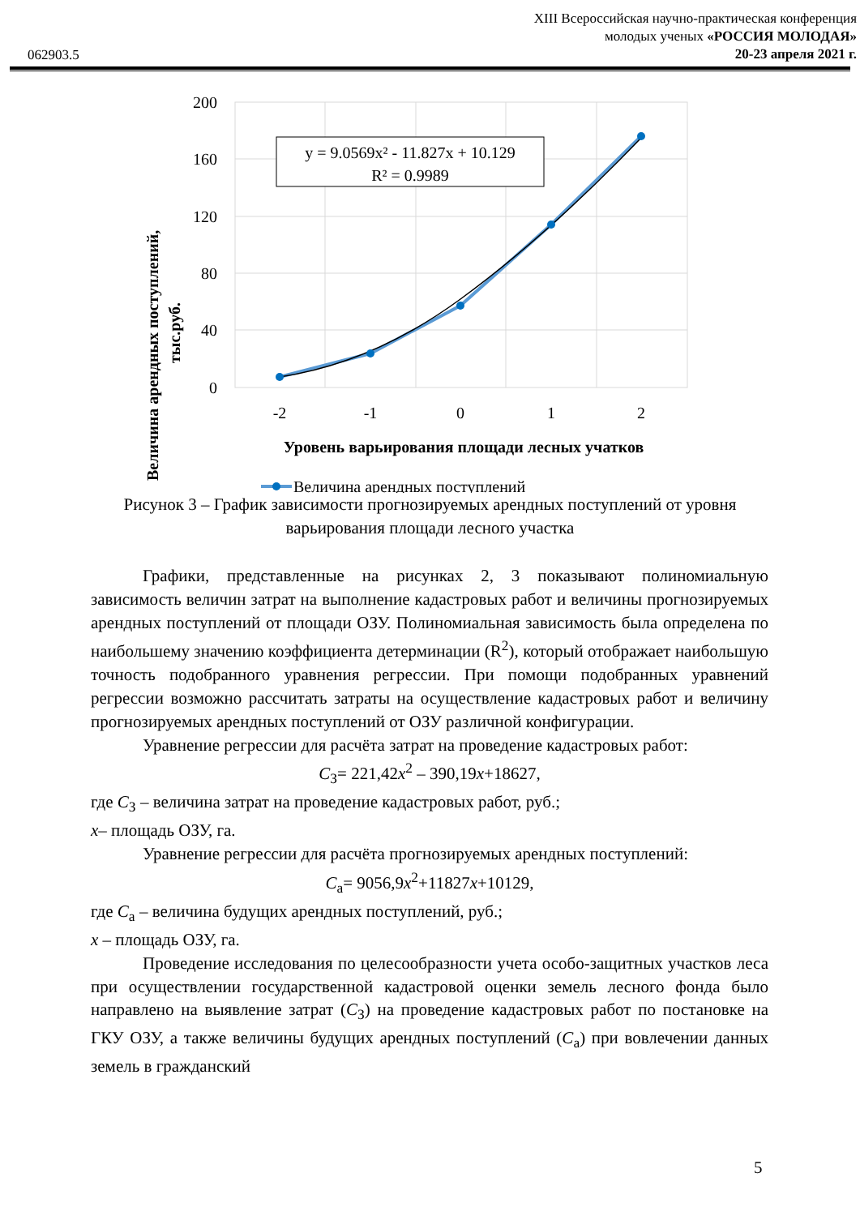062903.5
XIII Всероссийская научно-практическая конференция
молодых ученых «РОССИЯ МОЛОДАЯ»
20-23 апреля 2021 г.
200
160
120
80
40
0
-2
-1
0
1
2
Уровень варьирования площади лесных учатков
Величина арендных поступлений,
тыс.руб.
y = 9.0569x² - 11.827x + 10.129
R² = 0.9989
Величина арендных поступлений
Рисунок 3 – График зависимости прогнозируемых арендных поступлений от уровня варьирования площади лесного участка
Графики, представленные на рисунках 2, 3 показывают полиномиальную зависимость величин затрат на выполнение кадастровых работ и величины прогнозируемых арендных поступлений от площади ОЗУ. Полиномиальная зависимость была определена по наибольшему значению коэффициента детерминации (R<sup>2</sup>), который отображает наибольшую точность подобранного уравнения регрессии. При помощи подобранных уравнений регрессии возможно рассчитать затраты на осуществление кадастровых работ и величину прогнозируемых арендных поступлений от ОЗУ различной конфигурации.
Уравнение регрессии для расчёта затрат на проведение кадастровых работ:
C<sub>З</sub>= 221,42x<sup>2</sup> – 390,19x+18627,
где C<sub>З</sub> – величина затрат на проведение кадастровых работ, руб.;
x– площадь ОЗУ, га.
Уравнение регрессии для расчёта прогнозируемых арендных поступлений:
C<sub>а</sub>= 9056,9x<sup>2</sup>+11827x+10129,
где C<sub>а</sub> – величина будущих арендных поступлений, руб.;
x – площадь ОЗУ, га.
Проведение исследования по целесообразности учета особо-защитных участков леса при осуществлении государственной кадастровой оценки земель лесного фонда было направлено на выявление затрат (C<sub>З</sub>) на проведение кадастровых работ по постановке на ГКУ ОЗУ, а также величины будущих арендных поступлений (C<sub>а</sub>) при вовлечении данных земель в гражданский
5